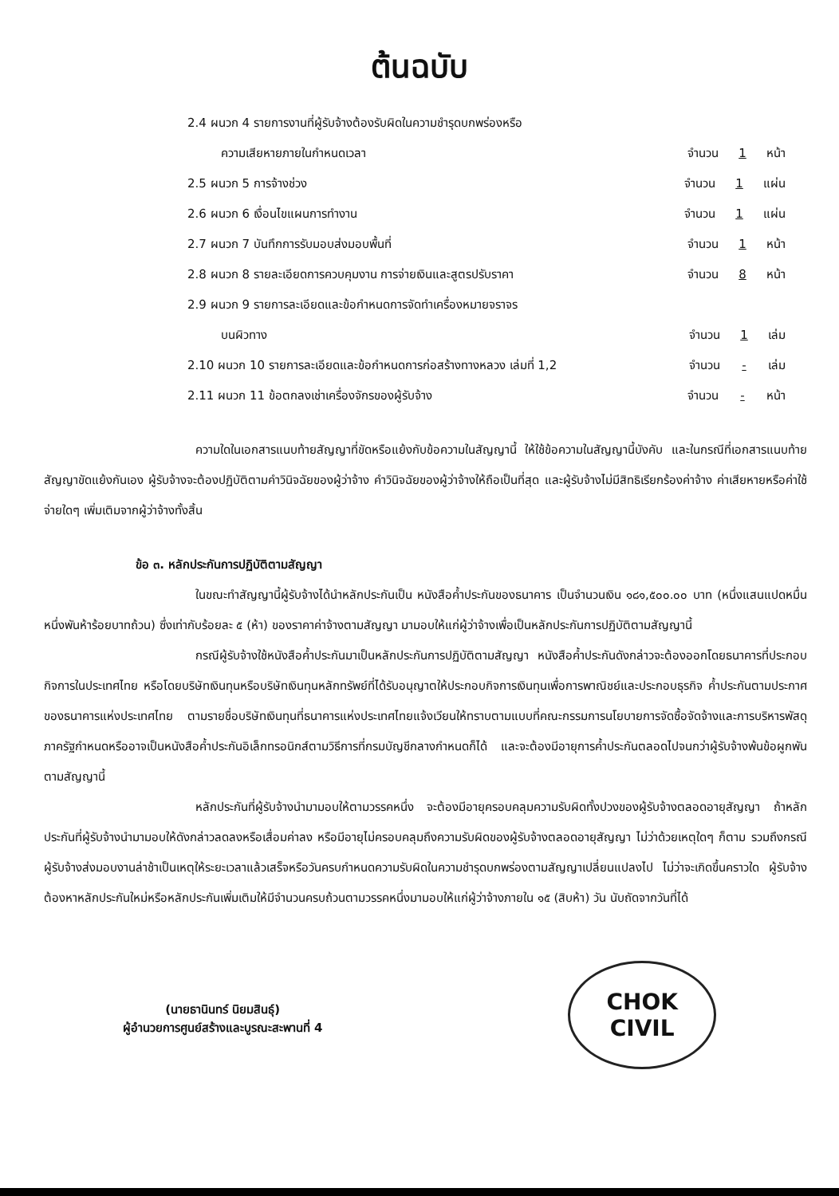ต้นฉบับ
2.4 ผนวก 4 รายการงานที่ผู้รับจ้างต้องรับผิดในความชำรุดบกพร่องหรือ
ความเสียหายภายในกำหนดเวลา จำนวน 1 หน้า
2.5 ผนวก 5 การจ้างช่วง จำนวน 1 แผ่น
2.6 ผนวก 6 เงื่อนไขแผนการทำงาน จำนวน 1 แผ่น
2.7 ผนวก 7 บันทึกการรับมอบส่งมอบพื้นที่ จำนวน 1 หน้า
2.8 ผนวก 8 รายละเอียดการควบคุมงาน การจ่ายเงินและสูตรปรับราคา จำนวน 8 หน้า
2.9 ผนวก 9 รายการละเอียดและข้อกำหนดการจัดทำเครื่องหมายจราจร
บนผิวทาง จำนวน 1 เล่ม
2.10 ผนวก 10 รายการละเอียดและข้อกำหนดการก่อสร้างทางหลวง เล่มที่ 1,2 จำนวน - เล่ม
2.11 ผนวก 11 ข้อตกลงเช่าเครื่องจักรของผู้รับจ้าง จำนวน - หน้า
ความใดในเอกสารแนบท้ายสัญญาที่ขัดหรือแย้งกับข้อความในสัญญานี้ ให้ใช้ข้อความในสัญญานี้บังคับ และในกรณีที่เอกสารแนบท้ายสัญญาขัดแย้งกันเอง ผู้รับจ้างจะต้องปฏิบัติตามคำวินิจฉัยของผู้ว่าจ้าง คำวินิจฉัยของผู้ว่าจ้างให้ถือเป็นที่สุด และผู้รับจ้างไม่มีสิทธิเรียกร้องค่าจ้าง ค่าเสียหายหรือค่าใช้จ่ายใดๆ เพิ่มเติมจากผู้ว่าจ้างทั้งสิ้น
ข้อ ๓. หลักประกันการปฏิบัติตามสัญญา
ในขณะทำสัญญานี้ผู้รับจ้างได้นำหลักประกันเป็น หนังสือค้ำประกันของธนาคาร เป็นจำนวนเงิน ๑๘๑,๕๐๐.๐๐ บาท (หนึ่งแสนแปดหมื่นหนึ่งพันห้าร้อยบาทถ้วน) ซึ่งเท่ากับร้อยละ ๕ (ห้า) ของราคาค่าจ้างตามสัญญา มามอบให้แก่ผู้ว่าจ้างเพื่อเป็นหลักประกันการปฏิบัติตามสัญญานี้
กรณีผู้รับจ้างใช้หนังสือค้ำประกันมาเป็นหลักประกันการปฏิบัติตามสัญญา หนังสือค้ำประกันดังกล่าวจะต้องออกโดยธนาคารที่ประกอบกิจการในประเทศไทย หรือโดยบริษัทเงินทุนหรือบริษัทเงินทุนหลักทรัพย์ที่ได้รับอนุญาตให้ประกอบกิจการเงินทุนเพื่อการพาณิชย์และประกอบธุรกิจ ค้ำประกันตามประกาศของธนาคารแห่งประเทศไทย ตามรายชื่อบริษัทเงินทุนที่ธนาคารแห่งประเทศไทยแจ้งเวียนให้ทราบตามแบบที่คณะกรรมการนโยบายการจัดซื้อจัดจ้างและการบริหารพัสดุภาครัฐกำหนดหรืออาจเป็นหนังสือค้ำประกันอิเล็กทรอนิกส์ตามวิธีการที่กรมบัญชีกลางกำหนดก็ได้ และจะต้องมีอายุการค้ำประกันตลอดไปจนกว่าผู้รับจ้างพ้นข้อผูกพันตามสัญญานี้
หลักประกันที่ผู้รับจ้างนำมามอบให้ตามวรรคหนึ่ง จะต้องมีอายุครอบคลุมความรับผิดทั้งปวงของผู้รับจ้างตลอดอายุสัญญา ถ้าหลักประกันที่ผู้รับจ้างนำมามอบให้ดังกล่าวลดลงหรือเสื่อมค่าลง หรือมีอายุไม่ครอบคลุมถึงความรับผิดของผู้รับจ้างตลอดอายุสัญญา ไม่ว่าด้วยเหตุใดๆ ก็ตาม รวมถึงกรณี ผู้รับจ้างส่งมอบงานล่าช้าเป็นเหตุให้ระยะเวลาแล้วเสร็จหรือวันครบกำหนดความรับผิดในความชำรุดบกพร่องตามสัญญาเปลี่ยนแปลงไป ไม่ว่าจะเกิดขึ้นคราวใด ผู้รับจ้างต้องหาหลักประกันใหม่หรือหลักประกันเพิ่มเติมให้มีจำนวนครบถ้วนตามวรรคหนึ่งมามอบให้แก่ผู้ว่าจ้างภายใน ๑๕ (สิบห้า) วัน นับถัดจากวันที่ได้
(นายธานินทร์ นิยมสินธุ์)
ผู้อำนวยการศูนย์สร้างและบูรณะสะพานที่ 4
CHOK CIVIL